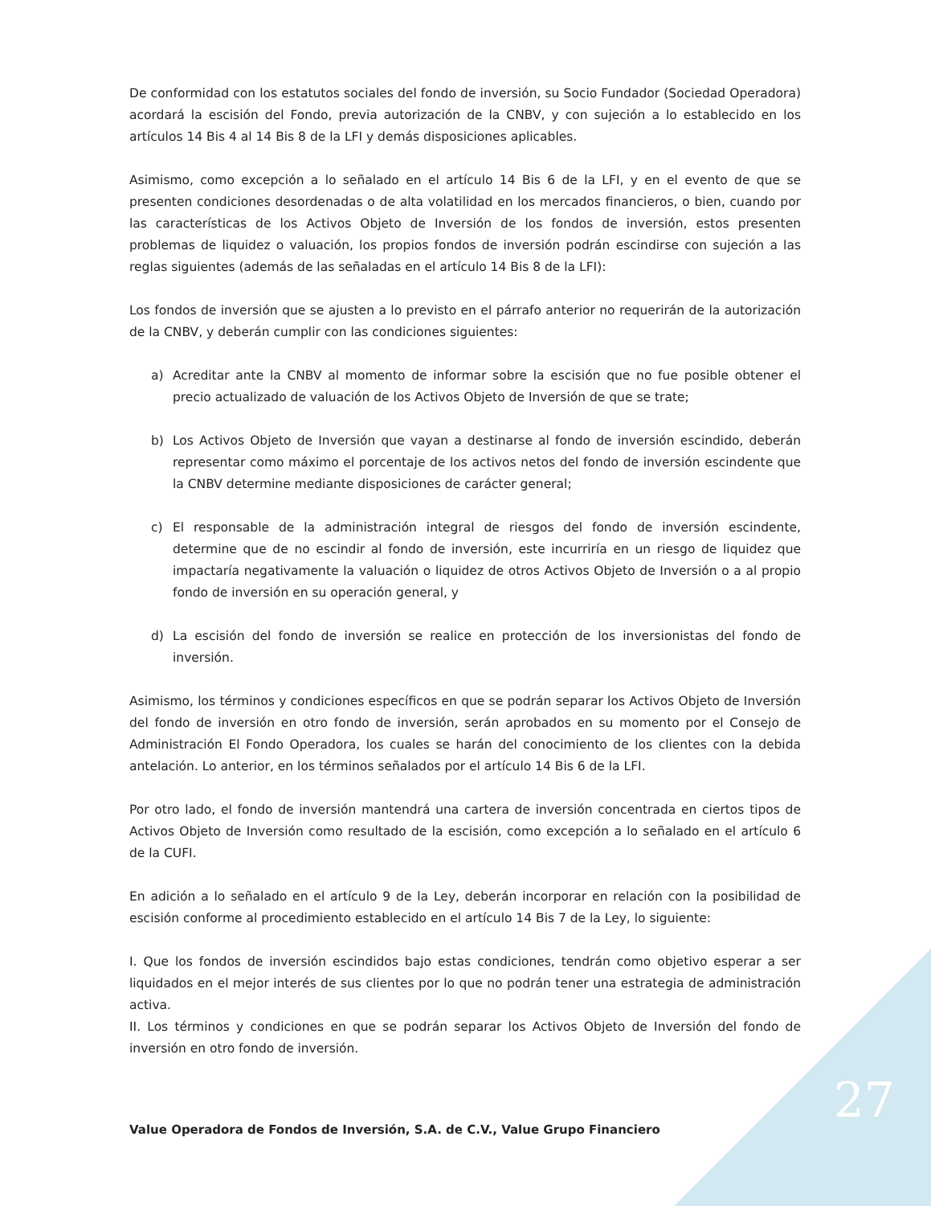De conformidad con los estatutos sociales del fondo de inversión, su Socio Fundador (Sociedad Operadora) acordará la escisión del Fondo, previa autorización de la CNBV, y con sujeción a lo establecido en los artículos 14 Bis 4 al 14 Bis 8 de la LFI y demás disposiciones aplicables.
Asimismo, como excepción a lo señalado en el artículo 14 Bis 6 de la LFI, y en el evento de que se presenten condiciones desordenadas o de alta volatilidad en los mercados financieros, o bien, cuando por las características de los Activos Objeto de Inversión de los fondos de inversión, estos presenten problemas de liquidez o valuación, los propios fondos de inversión podrán escindirse con sujeción a las reglas siguientes (además de las señaladas en el artículo 14 Bis 8 de la LFI):
Los fondos de inversión que se ajusten a lo previsto en el párrafo anterior no requerirán de la autorización de la CNBV, y deberán cumplir con las condiciones siguientes:
a) Acreditar ante la CNBV al momento de informar sobre la escisión que no fue posible obtener el precio actualizado de valuación de los Activos Objeto de Inversión de que se trate;
b) Los Activos Objeto de Inversión que vayan a destinarse al fondo de inversión escindido, deberán representar como máximo el porcentaje de los activos netos del fondo de inversión escindente que la CNBV determine mediante disposiciones de carácter general;
c) El responsable de la administración integral de riesgos del fondo de inversión escindente, determine que de no escindir al fondo de inversión, este incurriría en un riesgo de liquidez que impactaría negativamente la valuación o liquidez de otros Activos Objeto de Inversión o a al propio fondo de inversión en su operación general, y
d) La escisión del fondo de inversión se realice en protección de los inversionistas del fondo de inversión.
Asimismo, los términos y condiciones específicos en que se podrán separar los Activos Objeto de Inversión del fondo de inversión en otro fondo de inversión, serán aprobados en su momento por el Consejo de Administración El Fondo Operadora, los cuales se harán del conocimiento de los clientes con la debida antelación. Lo anterior, en los términos señalados por el artículo 14 Bis 6 de la LFI.
Por otro lado, el fondo de inversión mantendrá una cartera de inversión concentrada en ciertos tipos de Activos Objeto de Inversión como resultado de la escisión, como excepción a lo señalado en el artículo 6 de la CUFI.
En adición a lo señalado en el artículo 9 de la Ley, deberán incorporar en relación con la posibilidad de escisión conforme al procedimiento establecido en el artículo 14 Bis 7 de la Ley, lo siguiente:
I. Que los fondos de inversión escindidos bajo estas condiciones, tendrán como objetivo esperar a ser liquidados en el mejor interés de sus clientes por lo que no podrán tener una estrategia de administración activa.
II. Los términos y condiciones en que se podrán separar los Activos Objeto de Inversión del fondo de inversión en otro fondo de inversión.
Value Operadora de Fondos de Inversión, S.A. de C.V., Value Grupo Financiero
27